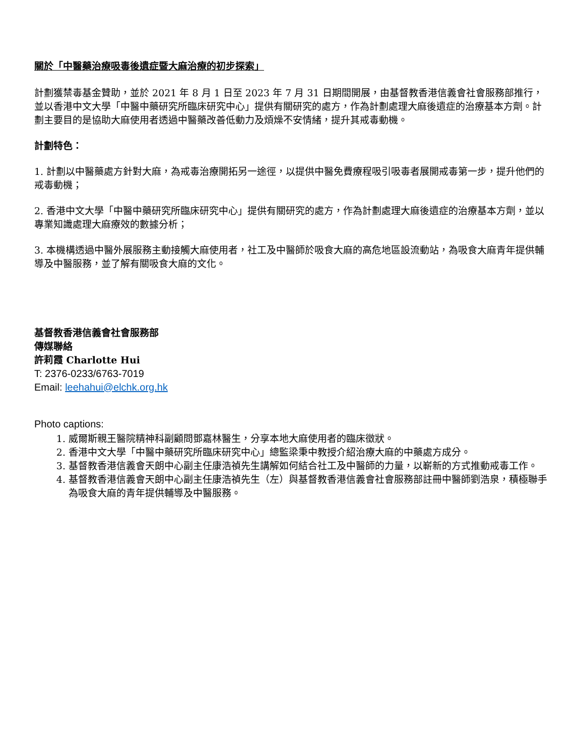關於「中醫藥治療吸毒後遺症暨大麻治療的初步探索」
計劃獲禁毒基金贊助，並於 2021 年 8 月 1 日至 2023 年 7 月 31 日期間開展，由基督教香港信義會社會服務部推行，並以香港中文大學「中醫中藥研究所臨床研究中心」提供有關研究的處方，作為計劃處理大麻後遺症的治療基本方劑。計劃主要目的是協助大麻使用者透過中醫藥改善低動力及煩燥不安情緒，提升其戒毒動機。
計劃特色：
1. 計劃以中醫藥處方針對大麻，為戒毒治療開拓另一途徑，以提供中醫免費療程吸引吸毒者展開戒毒第一步，提升他們的戒毒動機；
2. 香港中文大學「中醫中藥研究所臨床研究中心」提供有關研究的處方，作為計劃處理大麻後遺症的治療基本方劑，並以專業知識處理大麻療效的數據分析；
3. 本機構透過中醫外展服務主動接觸大麻使用者，社工及中醫師於吸食大麻的高危地區設流動站，為吸食大麻青年提供輔導及中醫服務，並了解有關吸食大麻的文化。
基督教香港信義會社會服務部
傳媒聯絡
許莉霞 Charlotte Hui
T: 2376-0233/6763-7019
Email: leehahui@elchk.org.hk
Photo captions:
1. 威爾斯親王醫院精神科副顧問鄧嘉林醫生，分享本地大麻使用者的臨床徵狀。
2. 香港中文大學「中醫中藥研究所臨床研究中心」總監梁秉中教授介紹治療大麻的中藥處方成分。
3. 基督教香港信義會天朗中心副主任康浩禎先生講解如何結合社工及中醫師的力量，以嶄新的方式推動戒毒工作。
4. 基督教香港信義會天朗中心副主任康浩禎先生（左）與基督教香港信義會社會服務部註冊中醫師劉浩泉，積極聯手為吸食大麻的青年提供輔導及中醫服務。